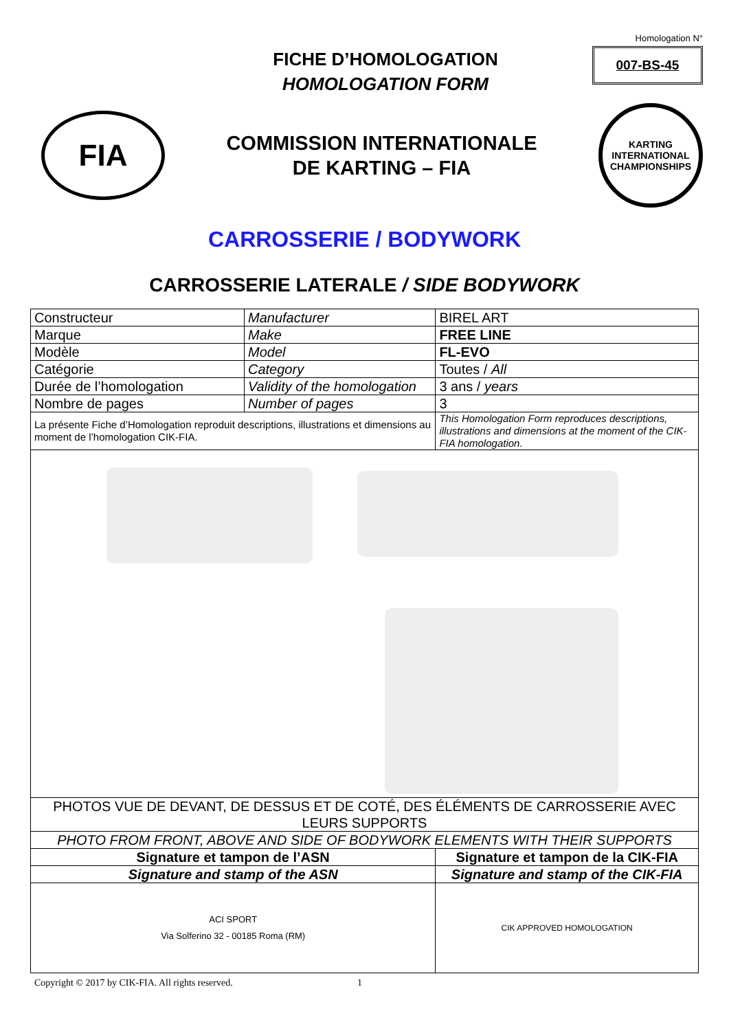FICHE D’HOMOLOGATION
HOMOLOGATION FORM
Homologation N°
007-BS-45
FIA
COMMISSION INTERNATIONALE
DE KARTING – FIA
KARTING
INTERNATIONAL CHAMPIONSHIPS
CARROSSERIE / BODYWORK
CARROSSERIE LATERALE / SIDE BODYWORK
| Constructeur | Manufacturer | | BIREL ART |
| Marque | Make | | FREE LINE |
| Modèle | Model | | FL-EVO |
| Catégorie | Category | | Toutes / All |
| Durée de l’homologation | Validity of the homologation | | 3 ans / years |
| Nombre de pages | Number of pages | | 3 |
| La présente Fiche d’Homologation reproduit descriptions, illustrations et dimensions au moment de l’homologation CIK-FIA. | | This Homologation Form reproduces descriptions, illustrations and dimensions at the moment of the CIK-FIA homologation. | |
| PHOTOS VUE DE DEVANT, DE DESSUS ET DE COTÉ, DES ÉLÉMENTS DE CARROSSERIE AVEC LEURS SUPPORTS | | | |
| PHOTO FROM FRONT, ABOVE AND SIDE OF BODYWORK ELEMENTS WITH THEIR SUPPORTS | | | |
| Signature et tampon de l’ASN | | Signature et tampon de la CIK-FIA | |
| Signature and stamp of the ASN | | Signature and stamp of the CIK-FIA | |
| ACI SPORT Via Solferino 32 - 00185 Roma (RM) | | CIK APPROVED HOMOLOGATION | |
Copyright © 2017 by CIK-FIA. All rights reserved. 1